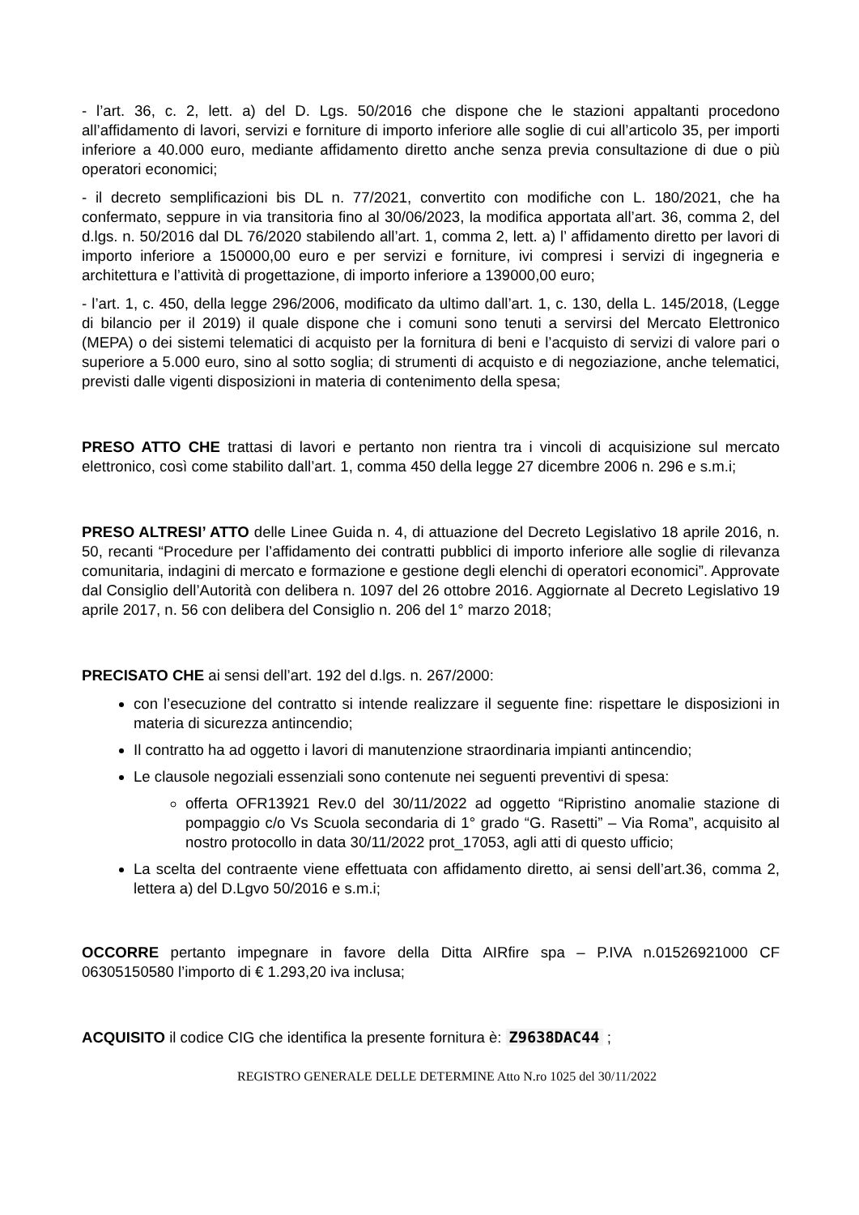- l’art. 36, c. 2, lett. a) del D. Lgs. 50/2016 che dispone che le stazioni appaltanti procedono all’affidamento di lavori, servizi e forniture di importo inferiore alle soglie di cui all’articolo 35, per importi inferiore a 40.000 euro, mediante affidamento diretto anche senza previa consultazione di due o più operatori economici;
- il decreto semplificazioni bis DL n. 77/2021, convertito con modifiche con L. 180/2021, che ha confermato, seppure in via transitoria fino al 30/06/2023, la modifica apportata all’art. 36, comma 2, del d.lgs. n. 50/2016 dal DL 76/2020 stabilendo all’art. 1, comma 2, lett. a) l’ affidamento diretto per lavori di importo inferiore a 150000,00 euro e per servizi e forniture, ivi compresi i servizi di ingegneria e architettura e l’attività di progettazione, di importo inferiore a 139000,00 euro;
- l’art. 1, c. 450, della legge 296/2006, modificato da ultimo dall’art. 1, c. 130, della L. 145/2018, (Legge di bilancio per il 2019) il quale dispone che i comuni sono tenuti a servirsi del Mercato Elettronico (MEPA) o dei sistemi telematici di acquisto per la fornitura di beni e l’acquisto di servizi di valore pari o superiore a 5.000 euro, sino al sotto soglia; di strumenti di acquisto e di negoziazione, anche telematici, previsti dalle vigenti disposizioni in materia di contenimento della spesa;
PRESO ATTO CHE trattasi di lavori e pertanto non rientra tra i vincoli di acquisizione sul mercato elettronico, così come stabilito dall’art. 1, comma 450 della legge 27 dicembre 2006 n. 296 e s.m.i;
PRESO ALTRESI’ ATTO delle Linee Guida n. 4, di attuazione del Decreto Legislativo 18 aprile 2016, n. 50, recanti “Procedure per l’affidamento dei contratti pubblici di importo inferiore alle soglie di rilevanza comunitaria, indagini di mercato e formazione e gestione degli elenchi di operatori economici”. Approvate dal Consiglio dell’Autorità con delibera n. 1097 del 26 ottobre 2016. Aggiornate al Decreto Legislativo 19 aprile 2017, n. 56 con delibera del Consiglio n. 206 del 1° marzo 2018;
PRECISATO CHE ai sensi dell’art. 192 del d.lgs. n. 267/2000:
con l’esecuzione del contratto si intende realizzare il seguente fine: rispettare le disposizioni in materia di sicurezza antincendio;
Il contratto ha ad oggetto i lavori di manutenzione straordinaria impianti antincendio;
Le clausole negoziali essenziali sono contenute nei seguenti preventivi di spesa:
offerta OFR13921 Rev.0 del 30/11/2022 ad oggetto “Ripristino anomalie stazione di pompaggio c/o Vs Scuola secondaria di 1° grado “G. Rasetti” – Via Roma”, acquisito al nostro protocollo in data 30/11/2022 prot_17053, agli atti di questo ufficio;
La scelta del contraente viene effettuata con affidamento diretto, ai sensi dell’art.36, comma 2, lettera a) del D.Lgvo 50/2016 e s.m.i;
OCCORRE pertanto impegnare in favore della Ditta AIRfire spa – P.IVA n.01526921000 CF 06305150580 l’importo di € 1.293,20 iva inclusa;
ACQUISITO il codice CIG che identifica la presente fornitura è: Z9638DAC44 ;
REGISTRO GENERALE DELLE DETERMINE Atto N.ro 1025 del 30/11/2022